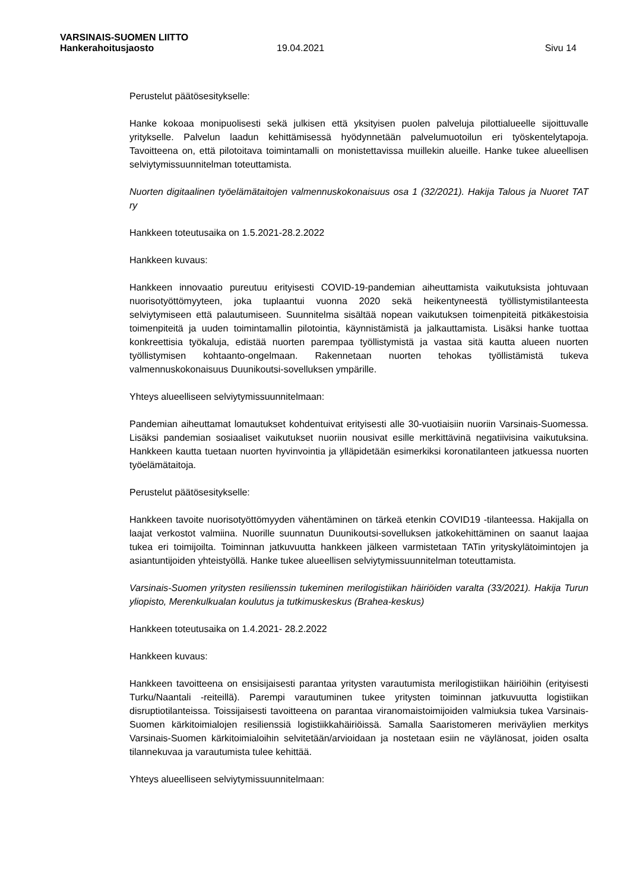VARSINAIS-SUOMEN LIITTO
Hankerahoitusjaosto 19.04.2021 Sivu 14
Perustelut päätösesitykselle:
Hanke kokoaa monipuolisesti sekä julkisen että yksityisen puolen palveluja pilottialueelle sijoittuvalle yritykselle. Palvelun laadun kehittämisessä hyödynnetään palvelumuotoilun eri työskentelytapoja. Tavoitteena on, että pilotoitava toimintamalli on monistettavissa muillekin alueille. Hanke tukee alueellisen selviytymissuunnitelman toteuttamista.
Nuorten digitaalinen työelämätaitojen valmennuskokonaisuus osa 1 (32/2021). Hakija Talous ja Nuoret TAT ry
Hankkeen toteutusaika on 1.5.2021-28.2.2022
Hankkeen kuvaus:
Hankkeen innovaatio pureutuu erityisesti COVID-19-pandemian aiheuttamista vaikutuksista johtuvaan nuorisotyöttömyyteen, joka tuplaantui vuonna 2020 sekä heikentyneestä työllistymistilanteesta selviytymiseen että palautumiseen. Suunnitelma sisältää nopean vaikutuksen toimenpiteitä pitkäkestoisia toimenpiteitä ja uuden toimintamallin pilotointia, käynnistämistä ja jalkauttamista. Lisäksi hanke tuottaa konkreettisia työkaluja, edistää nuorten parempaa työllistymistä ja vastaa sitä kautta alueen nuorten työllistymisen kohtaanto-ongelmaan. Rakennetaan nuorten tehokas työllistämistä tukeva valmennuskokonaisuus Duunikoutsi-sovelluksen ympärille.
Yhteys alueelliseen selviytymissuunnitelmaan:
Pandemian aiheuttamat lomautukset kohdentuivat erityisesti alle 30-vuotiaisiin nuoriin Varsinais-Suomessa. Lisäksi pandemian sosiaaliset vaikutukset nuoriin nousivat esille merkittävinä negatiivisina vaikutuksina. Hankkeen kautta tuetaan nuorten hyvinvointia ja ylläpidetään esimerkiksi koronatilanteen jatkuessa nuorten työelämätaitoja.
Perustelut päätösesitykselle:
Hankkeen tavoite nuorisotyöttömyyden vähentäminen on tärkeä etenkin COVID19 -tilanteessa. Hakijalla on laajat verkostot valmiina. Nuorille suunnatun Duunikoutsi-sovelluksen jatkokehittäminen on saanut laajaa tukea eri toimijoilta. Toiminnan jatkuvuutta hankkeen jälkeen varmistetaan TATin yrityskylätoimintojen ja asiantuntijoiden yhteistyöllä. Hanke tukee alueellisen selviytymissuunnitelman toteuttamista.
Varsinais-Suomen yritysten resilienssin tukeminen merilogistiikan häiriöiden varalta (33/2021). Hakija Turun yliopisto, Merenkulkualan koulutus ja tutkimuskeskus (Brahea-keskus)
Hankkeen toteutusaika on 1.4.2021- 28.2.2022
Hankkeen kuvaus:
Hankkeen tavoitteena on ensisijaisesti parantaa yritysten varautumista merilogistiikan häiriöihin (erityisesti Turku/Naantali -reiteillä). Parempi varautuminen tukee yritysten toiminnan jatkuvuutta logistiikan disruptiotilanteissa. Toissijaisesti tavoitteena on parantaa viranomaistoimijoiden valmiuksia tukea Varsinais-Suomen kärkitoimialojen resilienssiä logistiikkahäiriöissä. Samalla Saaristomeren meriväylien merkitys Varsinais-Suomen kärkitoimialoihin selvitetään/arvioidaan ja nostetaan esiin ne väylänosat, joiden osalta tilannekuvaa ja varautumista tulee kehittää.
Yhteys alueelliseen selviytymissuunnitelmaan: